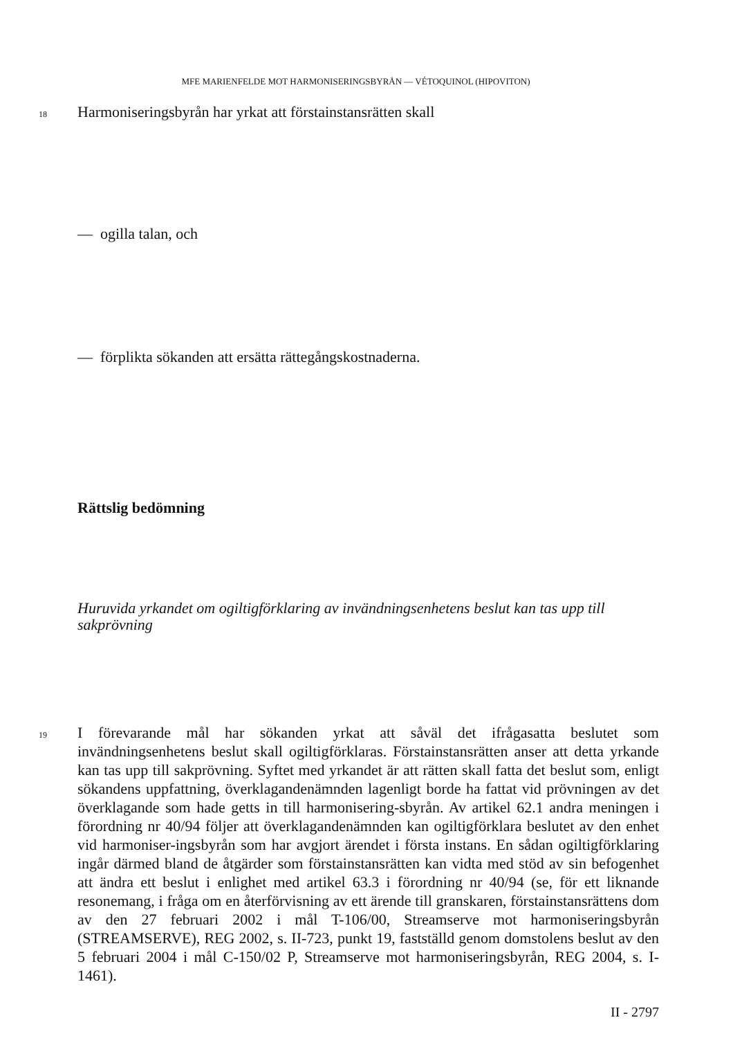MFE MARIENFELDE MOT HARMONISERINGSBYRÅN — VÉTOQUINOL (HIPOVITON)
18
Harmoniseringsbyrån har yrkat att förstainstansrätten skall
— ogilla talan, och
— förplikta sökanden att ersätta rättegångskostnaderna.
Rättslig bedömning
Huruvida yrkandet om ogiltigförklaring av invändningsenhetens beslut kan tas upp till sakprövning
19
I förevarande mål har sökanden yrkat att såväl det ifrågasatta beslutet som invändningsenhetens beslut skall ogiltigförklaras. Förstainstansrätten anser att detta yrkande kan tas upp till sakprövning. Syftet med yrkandet är att rätten skall fatta det beslut som, enligt sökandens uppfattning, överklagandenämnden lagenligt borde ha fattat vid prövningen av det överklagande som hade getts in till harmonisering-sbyrån. Av artikel 62.1 andra meningen i förordning nr 40/94 följer att överklagandenämnden kan ogiltigförklara beslutet av den enhet vid harmoniser-ingsbyrån som har avgjort ärendet i första instans. En sådan ogiltigförklaring ingår därmed bland de åtgärder som förstainstansrätten kan vidta med stöd av sin befogenhet att ändra ett beslut i enlighet med artikel 63.3 i förordning nr 40/94 (se, för ett liknande resonemang, i fråga om en återförvisning av ett ärende till granskaren, förstainstansrättens dom av den 27 februari 2002 i mål T-106/00, Streamserve mot harmoniseringsbyrån (STREAMSERVE), REG 2002, s. II-723, punkt 19, fastställd genom domstolens beslut av den 5 februari 2004 i mål C-150/02 P, Streamserve mot harmoniseringsbyrån, REG 2004, s. I-1461).
II - 2797